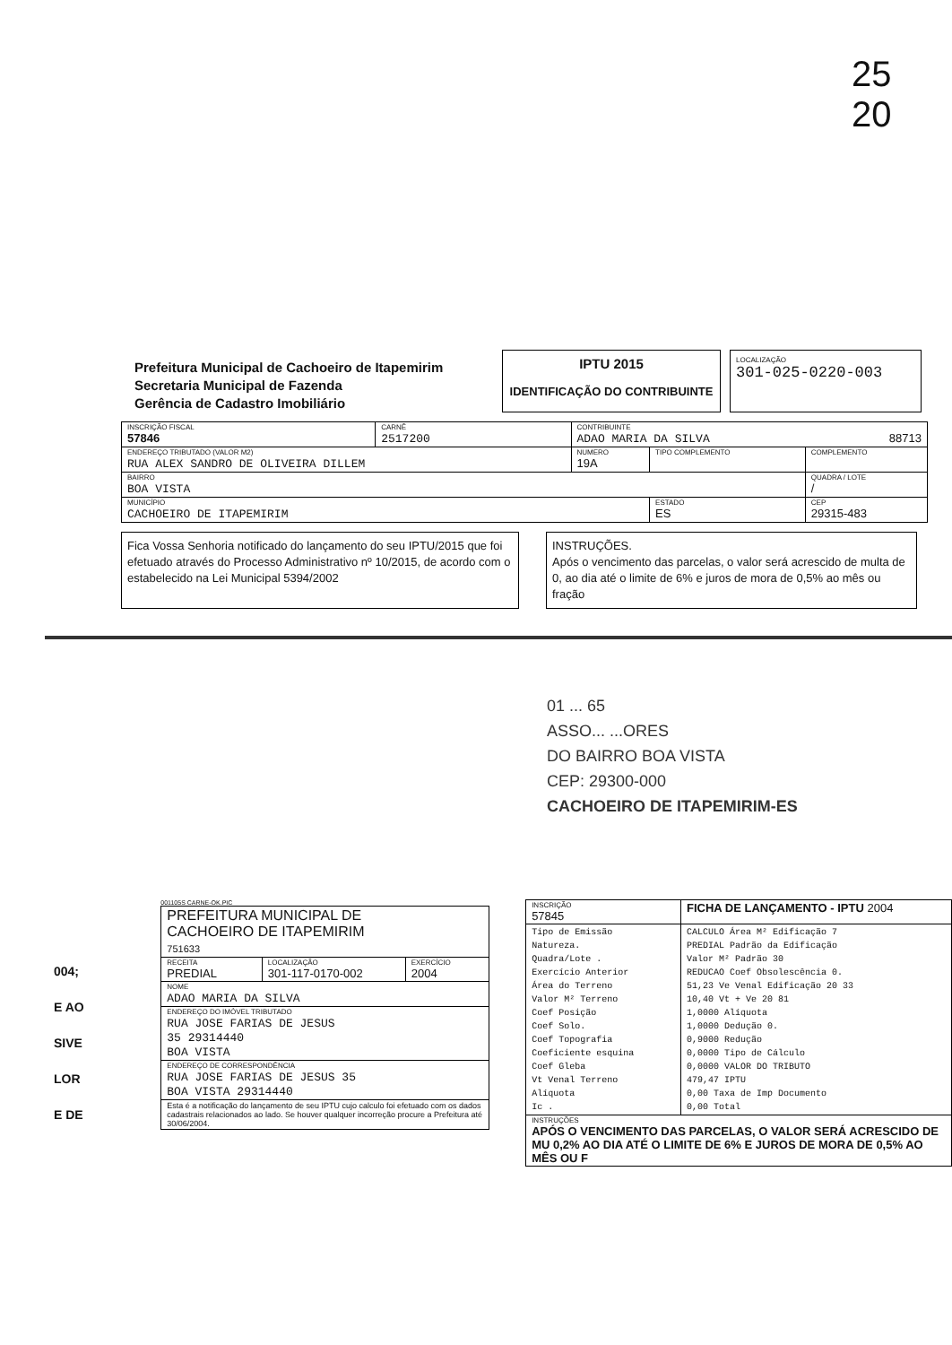25
20
Prefeitura Municipal de Cachoeiro de Itapemirim
Secretaria Municipal de Fazenda
Gerência de Cadastro Imobiliário
IPTU 2015
IDENTIFICAÇÃO DO CONTRIBUINTE
LOCALIZAÇÃO
301-025-0220-003
| INSCRIÇÃO FISCAL 57846 | CARNÊ 2517200 | CONTRIBUINTE ADAO MARIA DA SILVA 88713 | | |
| ENDEREÇO TRIBUTADO (VALOR M2) RUA ALEX SANDRO DE OLIVEIRA DILLEM | | NUMERO 19A | TIPO COMPLEMENTO | COMPLEMENTO |
| BAIRRO BOA VISTA | | | | QUADRA / LOTE / |
| MUNICÍPIO CACHOEIRO DE ITAPEMIRIM | | | ESTADO ES | CEP 29315-483 |
Fica Vossa Senhoria notificado do lançamento do seu IPTU/2015 que foi efetuado através do Processo Administrativo nº 10/2015, de acordo com o estabelecido na Lei Municipal 5394/2002
INSTRUÇÕES.
Após o vencimento das parcelas, o valor será acrescido de multa de 0, ao dia até o limite de 6% e juros de mora de 0,5% ao mês ou fração
01 ... 65
ASSO... ...ORES
DO BAIRRO BOA VISTA
CEP: 29300-000
CACHOEIRO DE ITAPEMIRIM-ES
004;
E AO
SIVE
LOR
E DE
001105S CARNE-OK.PIC
| PREFEITURA MUNICIPAL DE CACHOEIRO DE ITAPEMIRIM 751633 | | |
| RECEITA PREDIAL | LOCALIZAÇÃO 301-117-0170-002 | EXERCÍCIO 2004 |
| NOME ADAO MARIA DA SILVA | | |
| ENDEREÇO DO IMÓVEL TRIBUTADO RUA JOSE FARIAS DE JESUS 35 29314440 BOA VISTA | | |
| ENDEREÇO DE CORRESPONDÊNCIA RUA JOSE FARIAS DE JESUS 35 BOA VISTA 29314440 | | |
| Esta é a notificação do lançamento de seu IPTU cujo calculo foi efetuado com os dados cadastrais relacionados ao lado. Se houver qualquer incorreção procure a Prefeitura até 30/06/2004. | | |
| INSCRIÇÃO 57845 | FICHA DE LANÇAMENTO - IPTU 2004 |
| Tipo de Emissão Natureza. Quadra/Lote . Exercício Anterior Área do Terreno Valor M² Terreno Coef Posição Coef Solo. Coef Topografia Coeficiente esquina Coef Gleba Vt Venal Terreno Alíquota Ic . | CALCULO Área M² Edificação 7 PREDIAL Padrão da Edificação Valor M² Padrão 30 REDUCAO Coef Obsolescência 0. 51,23 Ve Venal Edificação 20 33 10,40 Vt + Ve 20 81 1,0000 Alíquota 1,0000 Dedução 0. 0,9000 Redução 0,0000 Tipo de Cálculo 0,0000 VALOR DO TRIBUTO 479,47 IPTU 0,00 Taxa de Imp Documento 0,00 Total |
| INSTRUÇÕES APÓS O VENCIMENTO DAS PARCELAS, O VALOR SERÁ ACRESCIDO DE MU 0,2% AO DIA ATÉ O LIMITE DE 6% E JUROS DE MORA DE 0,5% AO MÊS OU F | |